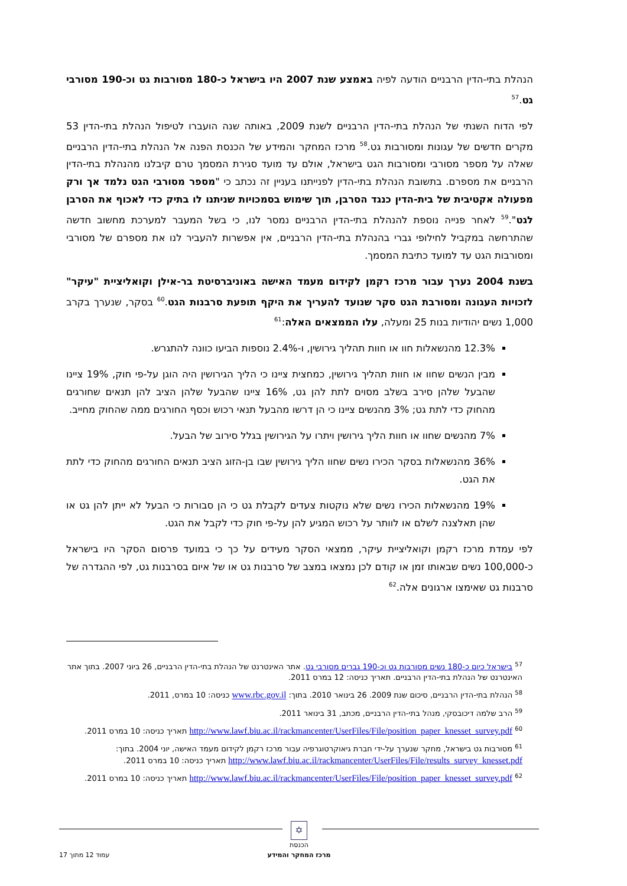הנהלת בתי-הדין הרבניים הודעה לפיה באמצע שנת 2007 היו בישראל כ-180 מסורבות גט וכ-190 מסורבי גט.<sup>57</sup>
לפי הדוח השנתי של הנהלת בתי-הדין הרבניים לשנת 2009, באותה שנה הועברו לטיפול הנהלת בתי-הדין 53 מקרים חדשים של עגונות ומסורבות גט.<sup>58</sup> מרכז המחקר והמידע של הכנסת הפנה אל הנהלת בתי-הדין הרבניים שאלה על מספר מסורבי ומסורבות הגט בישראל, אולם עד מועד סגירת המסמך טרם קיבלנו מהנהלת בתי-הדין הרבניים את מספרם. בתשובת הנהלת בתי-הדין לפנייתנו בעניין זה נכתב כי "מספר מסורבי הגט נלמד אך ורק מפעולה אקטיבית של בית-הדין כנגד הסרבן, תוך שימוש בסמכויות שניתנו לו בתיק כדי לאכוף את הסרבן לגט".<sup>59</sup> לאחר פנייה נוספת להנהלת בתי-הדין הרבניים נמסר לנו, כי בשל המעבר למערכת מחשוב חדשה שהתרחשה במקביל לחילופי גברי בהנהלת בתי-הדין הרבניים, אין אפשרות להעביר לנו את מספרם של מסורבי ומסורבות הגט עד למועד כתיבת המסמך.
בשנת 2004 נערך עבור מרכז רקמן לקידום מעמד האישה באוניברסיטת בר-אילן וקואליציית "עיקר" לזכויות העגונה ומסורבת הגט סקר שנועד להעריך את היקף תופעת סרבנות הגט.<sup>60</sup> בסקר, שנערך בקרב 1,000 נשים יהודיות בנות 25 ומעלה, עלו הממצאים האלה:<sup>61</sup>
12.3% מהנשאלות חוו או חוות תהליך גירושין, ו-2.4% נוספות הביעו כוונה להתגרש.
מבין הנשים שחוו או חוות תהליך גירושין, כמחצית ציינו כי הליך הגירושין היה הוגן על-פי חוק, 19% ציינו שהבעל שלהן סירב בשלב מסוים לתת להן גט, 16% ציינו שהבעל שלהן הציב להן תנאים שחורגים מהחוק כדי לתת גט; 3% מהנשים ציינו כי הן דרשו מהבעל תנאי רכוש וכסף החורגים ממה שהחוק מחייב.
7% מהנשים שחוו או חוות הליך גירושין ויתרו על הגירושין בגלל סירוב של הבעל.
36% מהנשאלות בסקר הכירו נשים שחוו הליך גירושין שבו בן-הזוג הציב תנאים החורגים מהחוק כדי לתת את הגט.
19% מהנשאלות הכירו נשים שלא נוקטות צעדים לקבלת גט כי הן סבורות כי הבעל לא ייתן להן גט או שהן תאלצנה לשלם או לוותר על רכוש המגיע להן על-פי חוק כדי לקבל את הגט.
לפי עמדת מרכז רקמן וקואליציית עיקר, ממצאי הסקר מעידים על כך כי במועד פרסום הסקר היו בישראל כ-100,000 נשים שבאותו זמן או קודם לכן נמצאו במצב של סרבנות גט או של איום בסרבנות גט, לפי ההגדרה של סרבנות גט שאימצו ארגונים אלה.<sup>62</sup>
<sup>57</sup> בישראל כיום כ-180 נשים מסורבות גט וכ-190 גברים מסורבי גט. אתר האינטרנט של הנהלת בתי-הדין הרבניים, 26 ביוני 2007. בתוך אתר האינטרנט של הנהלת בתי-הדין הרבניים. תאריך כניסה: 12 במרס 2011.
<sup>58</sup> הנהלת בתי-הדין הרבניים, סיכום שנת 2009. 26 בינואר 2010. בתוך: www.rbc.gov.il כניסה: 10 במרס, 2011.
<sup>59</sup> הרב שלמה דיכובסקי, מנהל בתי-הדין הרבניים, מכתב, 31 בינואר 2011.
<sup>60</sup> http://www.lawf.biu.ac.il/rackmancenter/UserFiles/File/position_paper_knesset_survey.pdf תאריך כניסה: 10 במרס 2011.
<sup>61</sup> מסורבות גט בישראל, מחקר שנערך על-ידי חברת גיאוקרטוגרפיה עבור מרכז רקמן לקידום מעמד האישה, יוני 2004. בתוך: http://www.lawf.biu.ac.il/rackmancenter/UserFiles/File/results_survey_knesset.pdf תאריך כניסה: 10 במרס 2011.
<sup>62</sup> http://www.lawf.biu.ac.il/rackmancenter/UserFiles/File/position_paper_knesset_survey.pdf תאריך כניסה: 10 במרס 2011.
✡
הכנסת
מרכז המחקר והמידע עמוד 12 מתוך 17